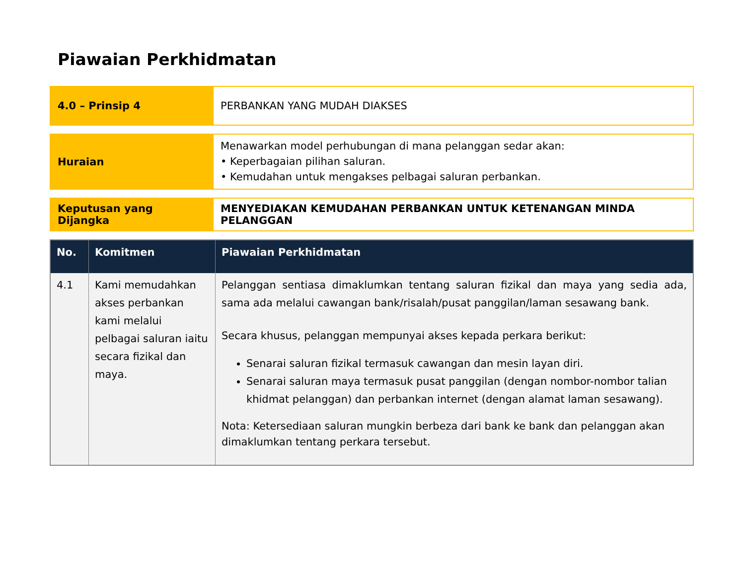Piawaian Perkhidmatan
| 4.0 – Prinsip 4 | PERBANKAN YANG MUDAH DIAKSES |
| Huraian | Menawarkan model perhubungan di mana pelanggan sedar akan: • Keperbagaian pilihan saluran. • Kemudahan untuk mengakses pelbagai saluran perbankan. |
| Keputusan yang Dijangka | MENYEDIAKAN KEMUDAHAN PERBANKAN UNTUK KETENANGAN MINDA PELANGGAN |
| No. | Komitmen | Piawaian Perkhidmatan |
| --- | --- | --- |
| 4.1 | Kami memudahkan akses perbankan kami melalui pelbagai saluran iaitu secara fizikal dan maya. | Pelanggan sentiasa dimaklumkan tentang saluran fizikal dan maya yang sedia ada, sama ada melalui cawangan bank/risalah/pusat panggilan/laman sesawang bank. Secara khusus, pelanggan mempunyai akses kepada perkara berikut: Senarai saluran fizikal termasuk cawangan dan mesin layan diri. Senarai saluran maya termasuk pusat panggilan (dengan nombor-nombor talian khidmat pelanggan) dan perbankan internet (dengan alamat laman sesawang). Nota: Ketersediaan saluran mungkin berbeza dari bank ke bank dan pelanggan akan dimaklumkan tentang perkara tersebut. |